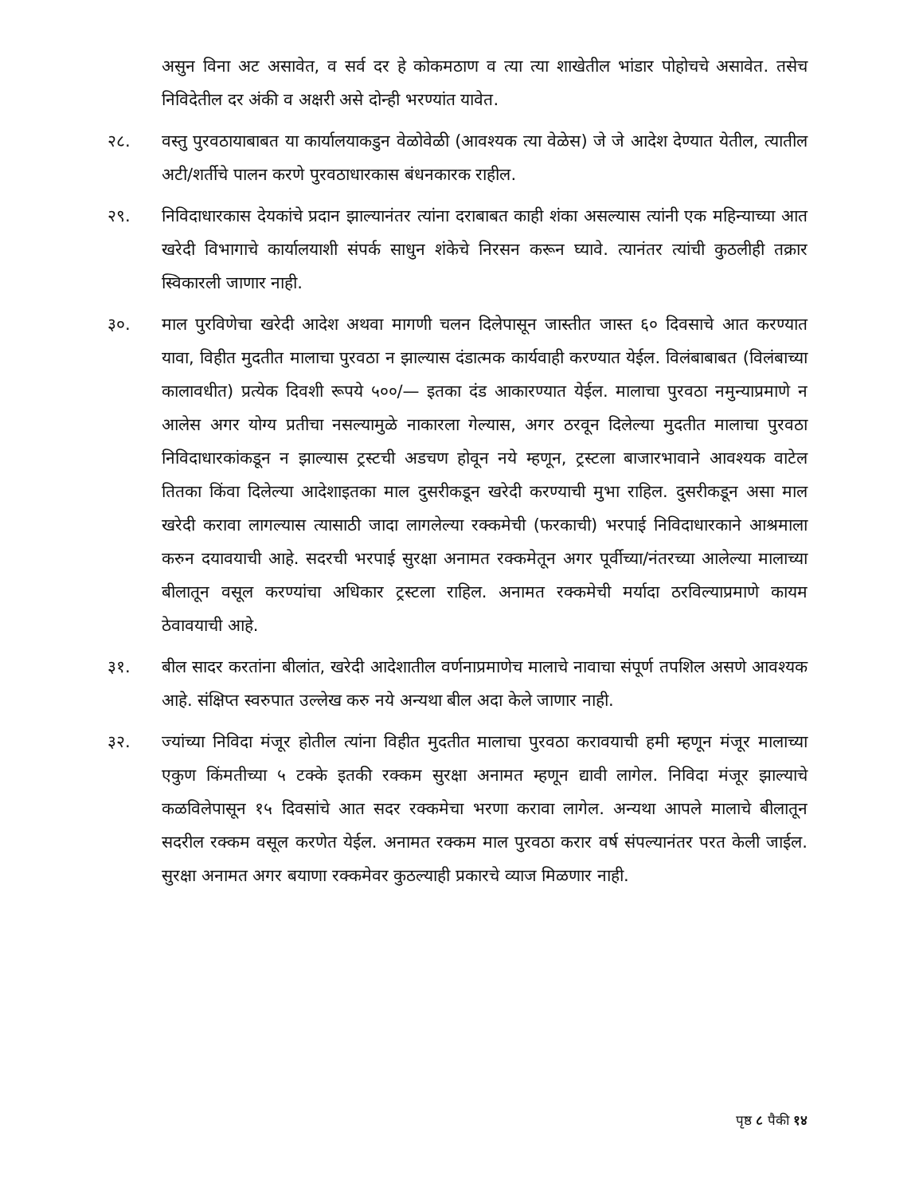असुन विना अट असावेत, व सर्व दर हे कोकमठाण व त्या त्या शाखेतील भांडार पोहोचचे असावेत. तसेच निविदेतील दर अंकी व अक्षरी असे दोन्ही भरण्यांत यावेत.
२८. वस्तु पुरवठायाबाबत या कार्यालयाकडुन वेळोवेळी (आवश्यक त्या वेळेस) जे जे आदेश देण्यात येतील, त्यातील अटी/शर्तीचे पालन करणे पुरवठाधारकास बंधनकारक राहील.
२९. निविदाधारकास देयकांचे प्रदान झाल्यानंतर त्यांना दराबाबत काही शंका असल्यास त्यांनी एक महिन्याच्या आत खरेदी विभागाचे कार्यालयाशी संपर्क साधुन शंकेचे निरसन करून घ्यावे. त्यानंतर त्यांची कुठलीही तक्रार स्विकारली जाणार नाही.
३०. माल पुरविणेचा खरेदी आदेश अथवा मागणी चलन दिलेपासून जास्तीत जास्त ६० दिवसाचे आत करण्यात यावा, विहीत मुदतीत मालाचा पुरवठा न झाल्यास दंडात्मक कार्यवाही करण्यात येईल. विलंबाबाबत (विलंबाच्या कालावधीत) प्रत्येक दिवशी रूपये ५००/— इतका दंड आकारण्यात येईल. मालाचा पुरवठा नमुन्याप्रमाणे न आलेस अगर योग्य प्रतीचा नसल्यामुळे नाकारला गेल्यास, अगर ठरवून दिलेल्या मुदतीत मालाचा पुरवठा निविदाधारकांकडून न झाल्यास ट्रस्टची अडचण होवून नये म्हणून, ट्रस्टला बाजारभावाने आवश्यक वाटेल तितका किंवा दिलेल्या आदेशाइतका माल दुसरीकडून खरेदी करण्याची मुभा राहिल. दुसरीकडून असा माल खरेदी करावा लागल्यास त्यासाठी जादा लागलेल्या रक्कमेची (फरकाची) भरपाई निविदाधारकाने आश्रमाला करुन दयावयाची आहे. सदरची भरपाई सुरक्षा अनामत रक्कमेतून अगर पूर्वीच्या/नंतरच्या आलेल्या मालाच्या बीलातून वसूल करण्यांचा अधिकार ट्रस्टला राहिल. अनामत रक्कमेची मर्यादा ठरविल्याप्रमाणे कायम ठेवावयाची आहे.
३१. बील सादर करतांना बीलांत, खरेदी आदेशातील वर्णनाप्रमाणेच मालाचे नावाचा संपूर्ण तपशिल असणे आवश्यक आहे. संक्षिप्त स्वरुपात उल्लेख करु नये अन्यथा बील अदा केले जाणार नाही.
३२. ज्यांच्या निविदा मंजूर होतील त्यांना विहीत मुदतीत मालाचा पुरवठा करावयाची हमी म्हणून मंजूर मालाच्या एकुण किंमतीच्या ५ टक्के इतकी रक्कम सुरक्षा अनामत म्हणून द्यावी लागेल. निविदा मंजूर झाल्याचे कळविलेपासून १५ दिवसांचे आत सदर रक्कमेचा भरणा करावा लागेल. अन्यथा आपले मालाचे बीलातून सदरील रक्कम वसूल करणेत येईल. अनामत रक्कम माल पुरवठा करार वर्ष संपल्यानंतर परत केली जाईल. सुरक्षा अनामत अगर बयाणा रक्कमेवर कुठल्याही प्रकारचे व्याज मिळणार नाही.
पृष्ठ ८ पैकी १४